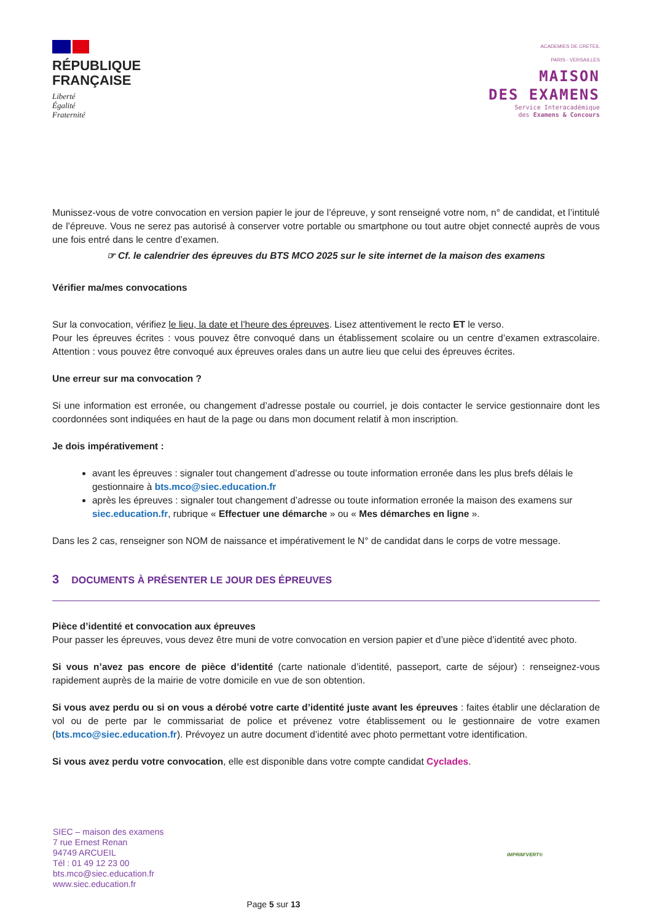RÉPUBLIQUE
FRANÇAISE
Liberté
Égalité
Fraternité
ACADEMIES DE CRETEIL
PARIS - VERSAILLES
MAISON
DES EXAMENS
Service Interacadémique
des Examens & Concours
Munissez-vous de votre convocation en version papier le jour de l’épreuve, y sont renseigné votre nom, n° de candidat, et l’intitulé de l’épreuve. Vous ne serez pas autorisé à conserver votre portable ou smartphone ou tout autre objet connecté auprès de vous une fois entré dans le centre d’examen.
☞ Cf. le calendrier des épreuves du BTS MCO 2025 sur le site internet de la maison des examens
Vérifier ma/mes convocations
Sur la convocation, vérifiez le lieu, la date et l’heure des épreuves. Lisez attentivement le recto ET le verso.
Pour les épreuves écrites : vous pouvez être convoqué dans un établissement scolaire ou un centre d’examen extrascolaire. Attention : vous pouvez être convoqué aux épreuves orales dans un autre lieu que celui des épreuves écrites.
Une erreur sur ma convocation ?
Si une information est erronée, ou changement d’adresse postale ou courriel, je dois contacter le service gestionnaire dont les coordonnées sont indiquées en haut de la page ou dans mon document relatif à mon inscription.
Je dois impérativement :
avant les épreuves : signaler tout changement d’adresse ou toute information erronée dans les plus brefs délais le gestionnaire à bts.mco@siec.education.fr
après les épreuves : signaler tout changement d’adresse ou toute information erronée la maison des examens sur siec.education.fr, rubrique « Effectuer une démarche » ou « Mes démarches en ligne ».
Dans les 2 cas, renseigner son NOM de naissance et impérativement le N° de candidat dans le corps de votre message.
3 DOCUMENTS À PRÉSENTER LE JOUR DES ÉPREUVES
Pièce d’identité et convocation aux épreuves
Pour passer les épreuves, vous devez être muni de votre convocation en version papier et d’une pièce d’identité avec photo.
Si vous n’avez pas encore de pièce d’identité (carte nationale d’identité, passeport, carte de séjour) : renseignez-vous rapidement auprès de la mairie de votre domicile en vue de son obtention.
Si vous avez perdu ou si on vous a dérobé votre carte d’identité juste avant les épreuves : faites établir une déclaration de vol ou de perte par le commissariat de police et prévenez votre établissement ou le gestionnaire de votre examen (bts.mco@siec.education.fr). Prévoyez un autre document d’identité avec photo permettant votre identification.
Si vous avez perdu votre convocation, elle est disponible dans votre compte candidat Cyclades.
SIEC – maison des examens
7 rue Ernest Renan
94749 ARCUEIL
Tél : 01 49 12 23 00
bts.mco@siec.education.fr
www.siec.education.fr
IMPRIM'VERT®
Page 5 sur 13